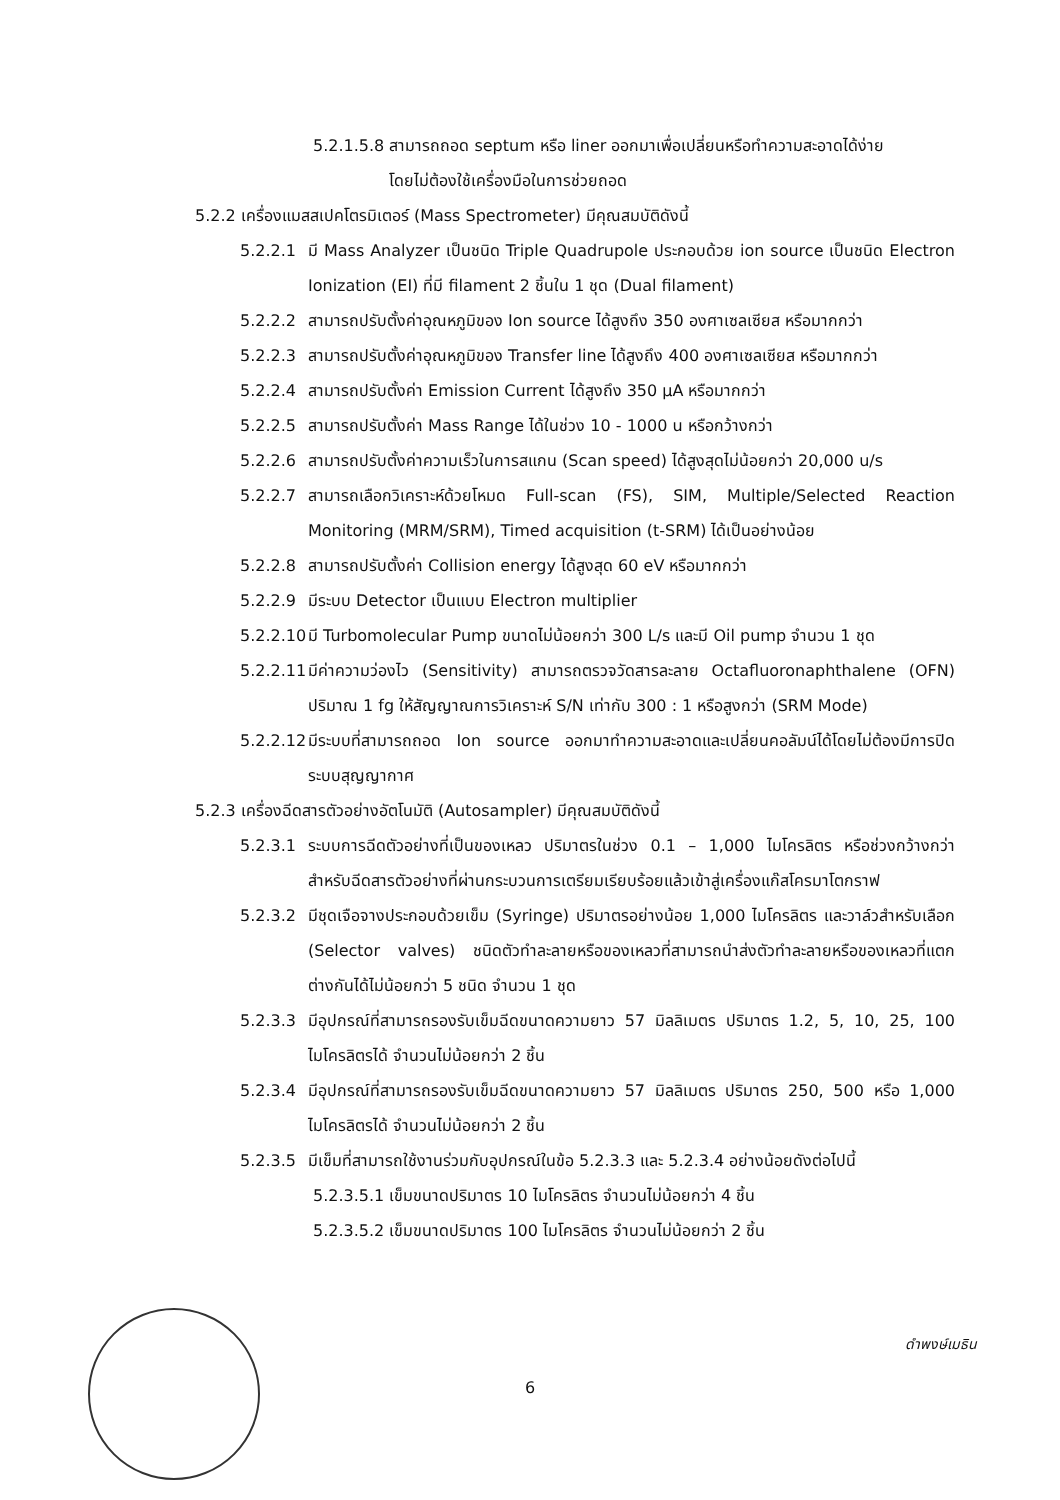5.2.1.5.8 สามารถถอด septum หรือ liner ออกมาเพื่อเปลี่ยนหรือทำความสะอาดได้ง่าย
โดยไม่ต้องใช้เครื่องมือในการช่วยถอด
5.2.2 เครื่องแมสสเปคโตรมิเตอร์ (Mass Spectrometer) มีคุณสมบัติดังนี้
5.2.2.1 มี Mass Analyzer เป็นชนิด Triple Quadrupole ประกอบด้วย ion source เป็นชนิด Electron Ionization (EI) ที่มี filament 2 ชิ้นใน 1 ชุด (Dual filament)
5.2.2.2 สามารถปรับตั้งค่าอุณหภูมิของ Ion source ได้สูงถึง 350 องศาเซลเซียส หรือมากกว่า
5.2.2.3 สามารถปรับตั้งค่าอุณหภูมิของ Transfer line ได้สูงถึง 400 องศาเซลเซียส หรือมากกว่า
5.2.2.4 สามารถปรับตั้งค่า Emission Current ได้สูงถึง 350 µA หรือมากกว่า
5.2.2.5 สามารถปรับตั้งค่า Mass Range ได้ในช่วง 10 - 1000 u หรือกว้างกว่า
5.2.2.6 สามารถปรับตั้งค่าความเร็วในการสแกน (Scan speed) ได้สูงสุดไม่น้อยกว่า 20,000 u/s
5.2.2.7 สามารถเลือกวิเคราะห์ด้วยโหมด Full-scan (FS), SIM, Multiple/Selected Reaction Monitoring (MRM/SRM), Timed acquisition (t-SRM) ได้เป็นอย่างน้อย
5.2.2.8 สามารถปรับตั้งค่า Collision energy ได้สูงสุด 60 eV หรือมากกว่า
5.2.2.9 มีระบบ Detector เป็นแบบ Electron multiplier
5.2.2.10 มี Turbomolecular Pump ขนาดไม่น้อยกว่า 300 L/s และมี Oil pump จำนวน 1 ชุด
5.2.2.11 มีค่าความว่องไว (Sensitivity) สามารถตรวจวัดสารละลาย Octafluoronaphthalene (OFN) ปริมาณ 1 fg ให้สัญญาณการวิเคราะห์ S/N เท่ากับ 300 : 1 หรือสูงกว่า (SRM Mode)
5.2.2.12 มีระบบที่สามารถถอด Ion source ออกมาทำความสะอาดและเปลี่ยนคอลัมน์ได้โดยไม่ต้องมีการปิดระบบสุญญากาศ
5.2.3 เครื่องฉีดสารตัวอย่างอัตโนมัติ (Autosampler) มีคุณสมบัติดังนี้
5.2.3.1 ระบบการฉีดตัวอย่างที่เป็นของเหลว ปริมาตรในช่วง 0.1 – 1,000 ไมโครลิตร หรือช่วงกว้างกว่า สำหรับฉีดสารตัวอย่างที่ผ่านกระบวนการเตรียมเรียบร้อยแล้วเข้าสู่เครื่องแก๊สโครมาโตกราฟ
5.2.3.2 มีชุดเจือจางประกอบด้วยเข็ม (Syringe) ปริมาตรอย่างน้อย 1,000 ไมโครลิตร และวาล์วสำหรับเลือก (Selector valves) ชนิดตัวทำละลายหรือของเหลวที่สามารถนำส่งตัวทำละลายหรือของเหลวที่แตกต่างกันได้ไม่น้อยกว่า 5 ชนิด จำนวน 1 ชุด
5.2.3.3 มีอุปกรณ์ที่สามารถรองรับเข็มฉีดขนาดความยาว 57 มิลลิเมตร ปริมาตร 1.2, 5, 10, 25, 100 ไมโครลิตรได้ จำนวนไม่น้อยกว่า 2 ชิ้น
5.2.3.4 มีอุปกรณ์ที่สามารถรองรับเข็มฉีดขนาดความยาว 57 มิลลิเมตร ปริมาตร 250, 500 หรือ 1,000 ไมโครลิตรได้ จำนวนไม่น้อยกว่า 2 ชิ้น
5.2.3.5 มีเข็มที่สามารถใช้งานร่วมกับอุปกรณ์ในข้อ 5.2.3.3 และ 5.2.3.4 อย่างน้อยดังต่อไปนี้
5.2.3.5.1 เข็มขนาดปริมาตร 10 ไมโครลิตร จำนวนไม่น้อยกว่า 4 ชิ้น
5.2.3.5.2 เข็มขนาดปริมาตร 100 ไมโครลิตร จำนวนไม่น้อยกว่า 2 ชิ้น
6
ดำพงษ์เมธิน